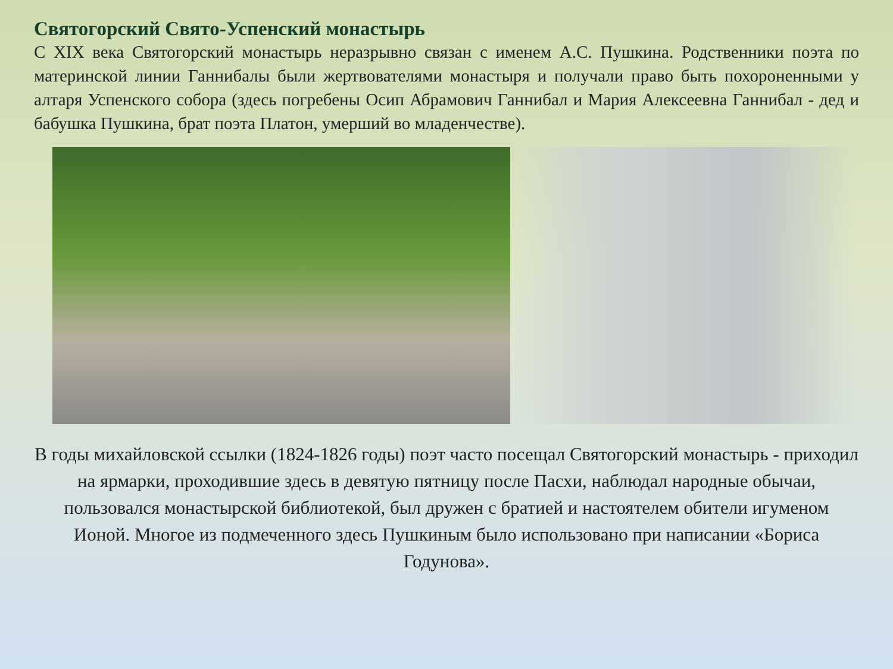Святогорский Свято-Успенский монастырь
С XIX века Святогорский монастырь неразрывно связан с именем А.С. Пушкина. Родственники поэта по материнской линии Ганнибалы были жертвователями монастыря и получали право быть похороненными у алтаря Успенского собора (здесь погребены Осип Абрамович Ганнибал и Мария Алексеевна Ганнибал - дед и бабушка Пушкина, брат поэта Платон, умерший во младенчестве).
В годы михайловской ссылки (1824-1826 годы) поэт часто посещал Святогорский монастырь - приходил на ярмарки, проходившие здесь в девятую пятницу после Пасхи, наблюдал народные обычаи, пользовался монастырской библиотекой, был дружен с братией и настоятелем обители игуменом Ионой. Многое из подмеченного здесь Пушкиным было использовано при написании «Бориса Годунова».